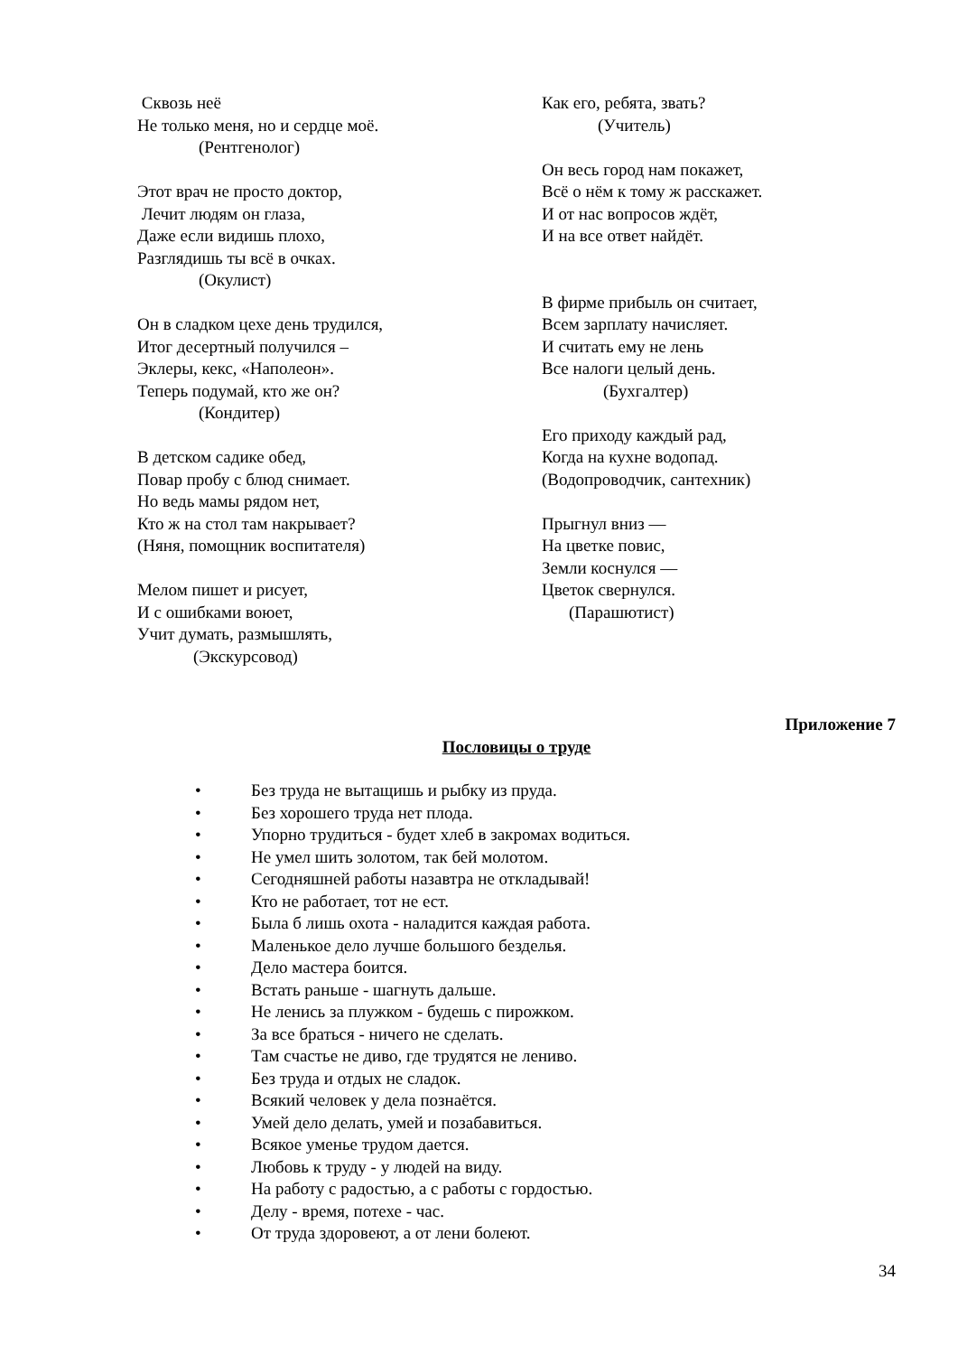Сквозь неё
Не только меня, но и сердце моё.
(Рентгенолог)
Этот врач не просто доктор,
Лечит людям он глаза,
Даже если видишь плохо,
Разглядишь ты всё в очках.
(Окулист)
Он в сладком цехе день трудился,
Итог десертный получился –
Эклеры, кекс, «Наполеон».
Теперь подумай, кто же он?
(Кондитер)
В детском садике обед,
Повар пробу с блюд снимает.
Но ведь мамы рядом нет,
Кто ж на стол там накрывает?
(Няня, помощник воспитателя)
Мелом пишет и рисует,
И с ошибками воюет,
Учит думать, размышлять,
(Экскурсовод)
Как его, ребята, звать?
(Учитель)
Он весь город нам покажет,
Всё о нём к тому ж расскажет.
И от нас вопросов ждёт,
И на все ответ найдёт.
В фирме прибыль он считает,
Всем зарплату начисляет.
И считать ему не лень
Все налоги целый день.
(Бухгалтер)
Его приходу каждый рад,
Когда на кухне водопад.
(Водопроводчик, сантехник)
Прыгнул вниз —
На цветке повис,
Земли коснулся —
Цветок свернулся.
(Парашютист)
Приложение 7
Пословицы о труде
• Без труда не вытащишь и рыбку из пруда.
• Без хорошего труда нет плода.
• Упорно трудиться - будет хлеб в закромах водиться.
• Не умел шить золотом, так бей молотом.
• Сегодняшней работы назавтра не откладывай!
• Кто не работает, тот не ест.
• Была б лишь охота - наладится каждая работа.
• Маленькое дело лучше большого безделья.
• Дело мастера боится.
• Встать раньше - шагнуть дальше.
• Не ленись за плужком - будешь с пирожком.
• За все браться - ничего не сделать.
• Там счастье не диво, где трудятся не лениво.
• Без труда и отдых не сладок.
• Всякий человек у дела познаётся.
• Умей дело делать, умей и позабавиться.
• Всякое уменье трудом дается.
• Любовь к труду - у людей на виду.
• На работу с радостью, а с работы с гордостью.
• Делу - время, потехе - час.
• От труда здоровеют, а от лени болеют.
34